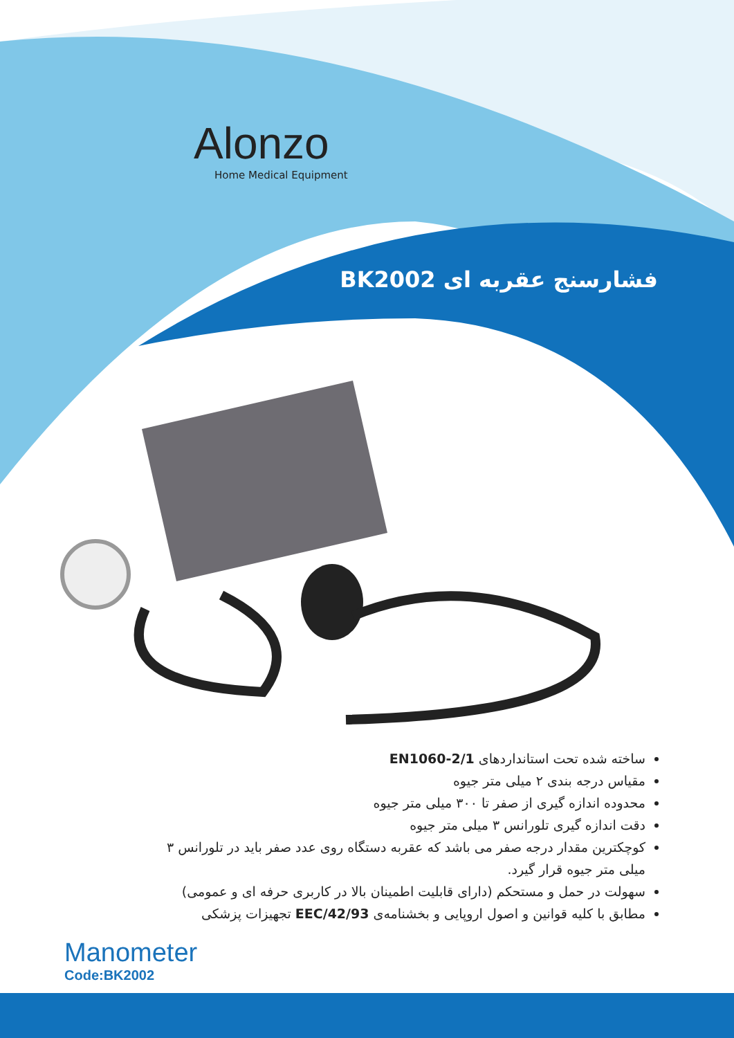Alonzo
Home Medical Equipment
فشارسنج عقربه ای BK2002
ساخته شده تحت استانداردهای 2/1-EN1060
مقیاس درجه بندی ۲ میلی متر جیوه
محدوده اندازه گیری از صفر تا ۳۰۰ میلی متر جیوه
دقت اندازه گیری تلورانس ۳ میلی متر جیوه
کوچکترین مقدار درجه صفر می باشد که عقربه دستگاه روی عدد صفر باید در تلورانس ۳ میلی متر جیوه قرار گیرد.
سهولت در حمل و مستحکم (دارای قابلیت اطمینان بالا در کاربری حرفه ای و عمومی)
مطابق با کلیه قوانین و اصول اروپایی و بخشنامه‌ی EEC/42/93 تجهیزات پزشکی
Manometer
Code:BK2002